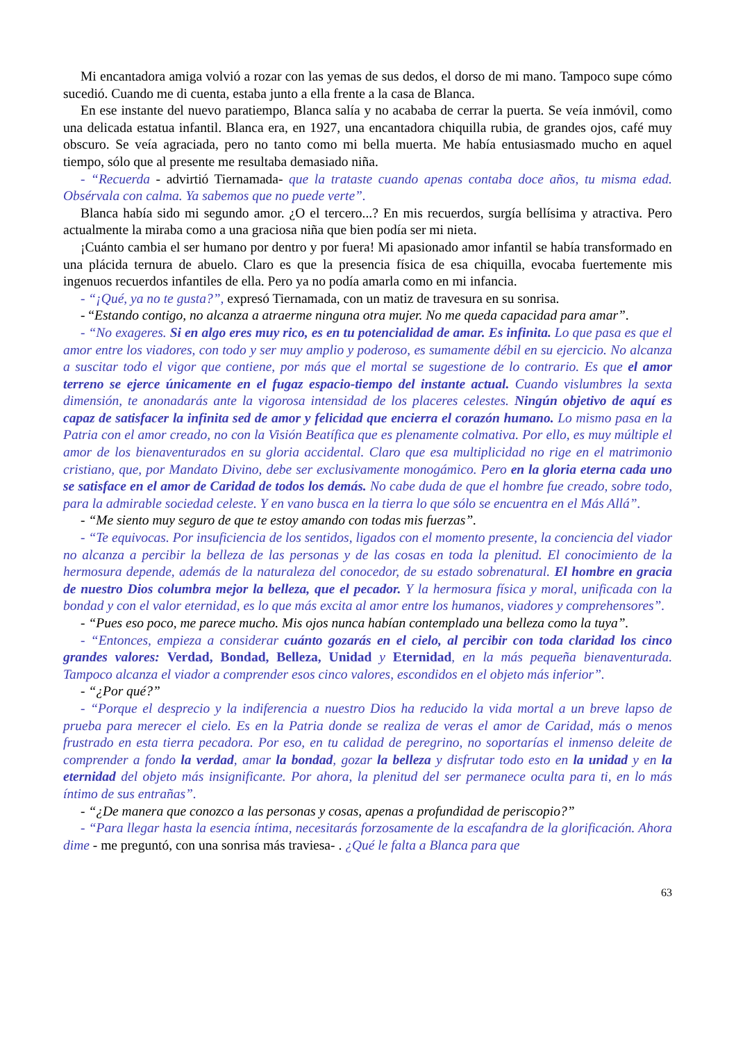Mi encantadora amiga volvió a rozar con las yemas de sus dedos, el dorso de mi mano. Tampoco supe cómo sucedió. Cuando me di cuenta, estaba junto a ella frente a la casa de Blanca.
En ese instante del nuevo paratiempo, Blanca salía y no acababa de cerrar la puerta. Se veía inmóvil, como una delicada estatua infantil. Blanca era, en 1927, una encantadora chiquilla rubia, de grandes ojos, café muy obscuro. Se veía agraciada, pero no tanto como mi bella muerta. Me había entusiasmado mucho en aquel tiempo, sólo que al presente me resultaba demasiado niña.
- “Recuerda - advirtió Tiernamada- que la trataste cuando apenas contaba doce años, tu misma edad. Obsérvala con calma. Ya sabemos que no puede verte”.
Blanca había sido mi segundo amor. ¿O el tercero...? En mis recuerdos, surgía bellísima y atractiva. Pero actualmente la miraba como a una graciosa niña que bien podía ser mi nieta.
¡Cuánto cambia el ser humano por dentro y por fuera! Mi apasionado amor infantil se había transformado en una plácida ternura de abuelo. Claro es que la presencia física de esa chiquilla, evocaba fuertemente mis ingenuos recuerdos infantiles de ella. Pero ya no podía amarla como en mi infancia.
- “¡Qué, ya no te gusta?”, expresó Tiernamada, con un matiz de travesura en su sonrisa.
- “Estando contigo, no alcanza a atraerme ninguna otra mujer. No me queda capacidad para amar”.
- “No exageres. Si en algo eres muy rico, es en tu potencialidad de amar. Es infinita. Lo que pasa es que el amor entre los viadores, con todo y ser muy amplio y poderoso, es sumamente débil en su ejercicio. No alcanza a suscitar todo el vigor que contiene, por más que el mortal se sugestione de lo contrario. Es que el amor terreno se ejerce únicamente en el fugaz espacio-tiempo del instante actual. Cuando vislumbres la sexta dimensión, te anonadarás ante la vigorosa intensidad de los placeres celestes. Ningún objetivo de aquí es capaz de satisfacer la infinita sed de amor y felicidad que encierra el corazón humano. Lo mismo pasa en la Patria con el amor creado, no con la Visión Beatífica que es plenamente colmativa. Por ello, es muy múltiple el amor de los bienaventurados en su gloria accidental. Claro que esa multiplicidad no rige en el matrimonio cristiano, que, por Mandato Divino, debe ser exclusivamente monogámico. Pero en la gloria eterna cada uno se satisface en el amor de Caridad de todos los demás. No cabe duda de que el hombre fue creado, sobre todo, para la admirable sociedad celeste. Y en vano busca en la tierra lo que sólo se encuentra en el Más Allá”.
- “Me siento muy seguro de que te estoy amando con todas mis fuerzas”.
- “Te equivocas. Por insuficiencia de los sentidos, ligados con el momento presente, la conciencia del viador no alcanza a percibir la belleza de las personas y de las cosas en toda la plenitud. El conocimiento de la hermosura depende, además de la naturaleza del conocedor, de su estado sobrenatural. El hombre en gracia de nuestro Dios columbra mejor la belleza, que el pecador. Y la hermosura física y moral, unificada con la bondad y con el valor eternidad, es lo que más excita al amor entre los humanos, viadores y comprehensores”.
- “Pues eso poco, me parece mucho. Mis ojos nunca habían contemplado una belleza como la tuya”.
- “Entonces, empieza a considerar cuánto gozarás en el cielo, al percibir con toda claridad los cinco grandes valores: Verdad, Bondad, Belleza, Unidad y Eternidad, en la más pequeña bienaventurada. Tampoco alcanza el viador a comprender esos cinco valores, escondidos en el objeto más inferior”.
- “¿Por qué?”
- “Porque el desprecio y la indiferencia a nuestro Dios ha reducido la vida mortal a un breve lapso de prueba para merecer el cielo. Es en la Patria donde se realiza de veras el amor de Caridad, más o menos frustrado en esta tierra pecadora. Por eso, en tu calidad de peregrino, no soportarías el inmenso deleite de comprender a fondo la verdad, amar la bondad, gozar la belleza y disfrutar todo esto en la unidad y en la eternidad del objeto más insignificante. Por ahora, la plenitud del ser permanece oculta para ti, en lo más íntimo de sus entrañas”.
- “¿De manera que conozco a las personas y cosas, apenas a profundidad de periscopio?”
- “Para llegar hasta la esencia íntima, necesitarás forzosamente de la escafandra de la glorificación. Ahora dime - me preguntó, con una sonrisa más traviesa- . ¿Qué le falta a Blanca para que
63